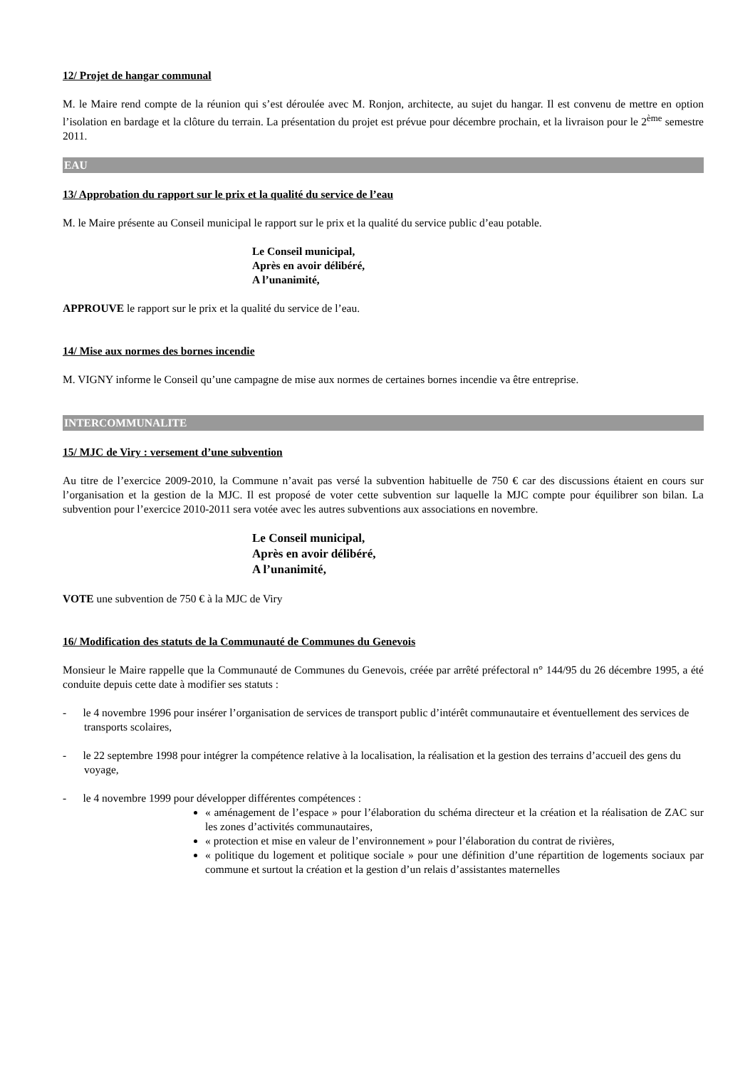12/ Projet de hangar communal
M. le Maire rend compte de la réunion qui s’est déroulée avec M. Ronjon, architecte, au sujet du hangar. Il est convenu de mettre en option l’isolation en bardage et la clôture du terrain. La présentation du projet est prévue pour décembre prochain, et la livraison pour le 2<sup>ème</sup> semestre 2011.
EAU
13/ Approbation du rapport sur le prix et la qualité du service de l’eau
M. le Maire présente au Conseil municipal le rapport sur le prix et la qualité du service public d’eau potable.
Le Conseil municipal,
Après en avoir délibéré,
A l’unanimité,
APPROUVE le rapport sur le prix et la qualité du service de l’eau.
14/ Mise aux normes des bornes incendie
M. VIGNY informe le Conseil qu’une campagne de mise aux normes de certaines bornes incendie va être entreprise.
INTERCOMMUNALITE
15/ MJC de Viry : versement d’une subvention
Au titre de l’exercice 2009-2010, la Commune n’avait pas versé la subvention habituelle de 750 € car des discussions étaient en cours sur l’organisation et la gestion de la MJC. Il est proposé de voter cette subvention sur laquelle la MJC compte pour équilibrer son bilan. La subvention pour l’exercice 2010-2011 sera votée avec les autres subventions aux associations en novembre.
Le Conseil municipal,
Après en avoir délibéré,
A l’unanimité,
VOTE une subvention de 750 € à la MJC de Viry
16/ Modification des statuts de la Communauté de Communes du Genevois
Monsieur le Maire rappelle que la Communauté de Communes du Genevois, créée par arrêté préfectoral n° 144/95 du 26 décembre 1995, a été conduite depuis cette date à modifier ses statuts :
- le 4 novembre 1996 pour insérer l’organisation de services de transport public d’intérêt communautaire et éventuellement des services de transports scolaires,
- le 22 septembre 1998 pour intégrer la compétence relative à la localisation, la réalisation et la gestion des terrains d’accueil des gens du voyage,
- le 4 novembre 1999 pour développer différentes compétences :
« aménagement de l’espace » pour l’élaboration du schéma directeur et la création et la réalisation de ZAC sur les zones d’activités communautaires,
« protection et mise en valeur de l’environnement » pour l’élaboration du contrat de rivières,
« politique du logement et politique sociale » pour une définition d’une répartition de logements sociaux par commune et surtout la création et la gestion d’un relais d’assistantes maternelles